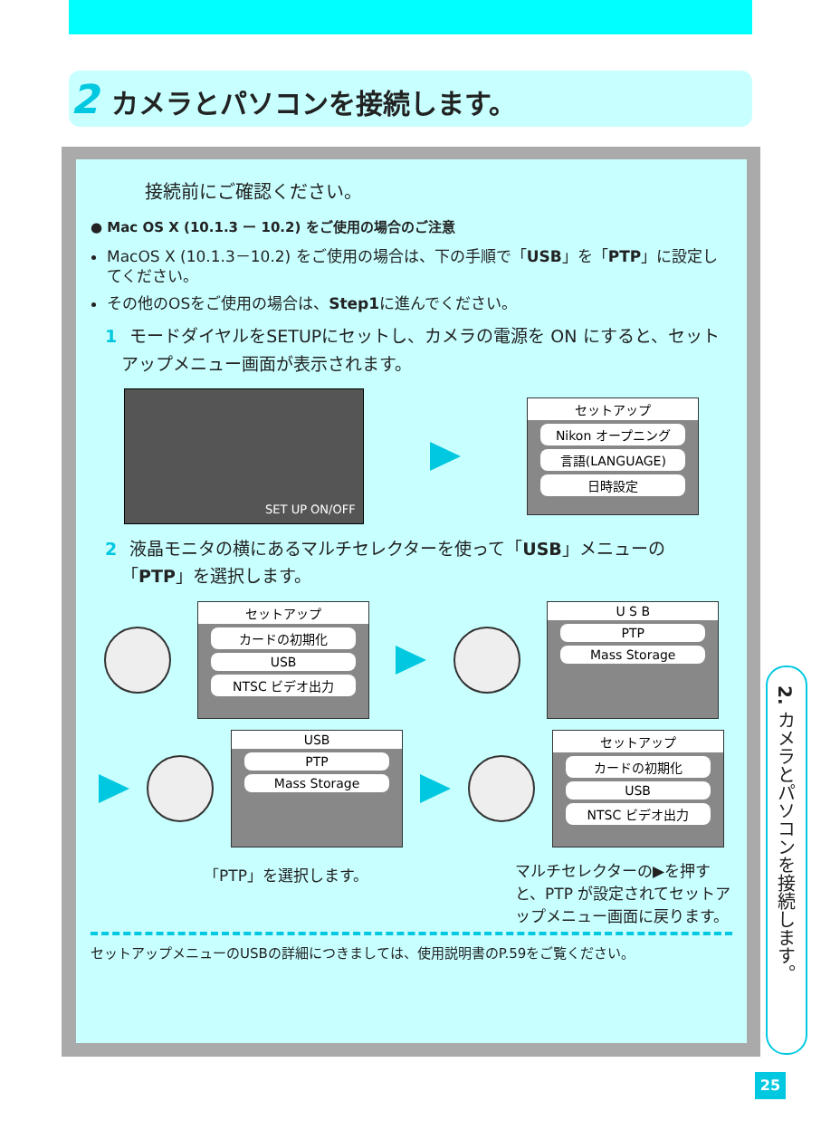2 カメラとパソコンを接続します。
接続前にご確認ください。
● Mac OS X (10.1.3 ー 10.2) をご使用の場合のご注意
MacOS X (10.1.3－10.2) をご使用の場合は、下の手順で「USB」を「PTP」に設定してください。
その他のOSをご使用の場合は、Step1に進んでください。
1 モードダイヤルをSETUPにセットし、カメラの電源を ON にすると、セットアップメニュー画面が表示されます。
SET UP ON/OFF
セットアップ
Nikon オープニング
言語(LANGUAGE)
日時設定
2 液晶モニタの横にあるマルチセレクターを使って「USB」メニューの「PTP」を選択します。
セットアップ
カードの初期化
USB
NTSC ビデオ出力
U S B
PTP
Mass Storage
USB
PTP
Mass Storage
セットアップ
カードの初期化
USB
NTSC ビデオ出力
「PTP」を選択します。 マルチセレクターの▶を押すと、PTP が設定されてセットアップメニュー画面に戻ります。
セットアップメニューのUSBの詳細につきましては、使用説明書のP.59をご覧ください。
2. カメラとパソコンを接続します。
25